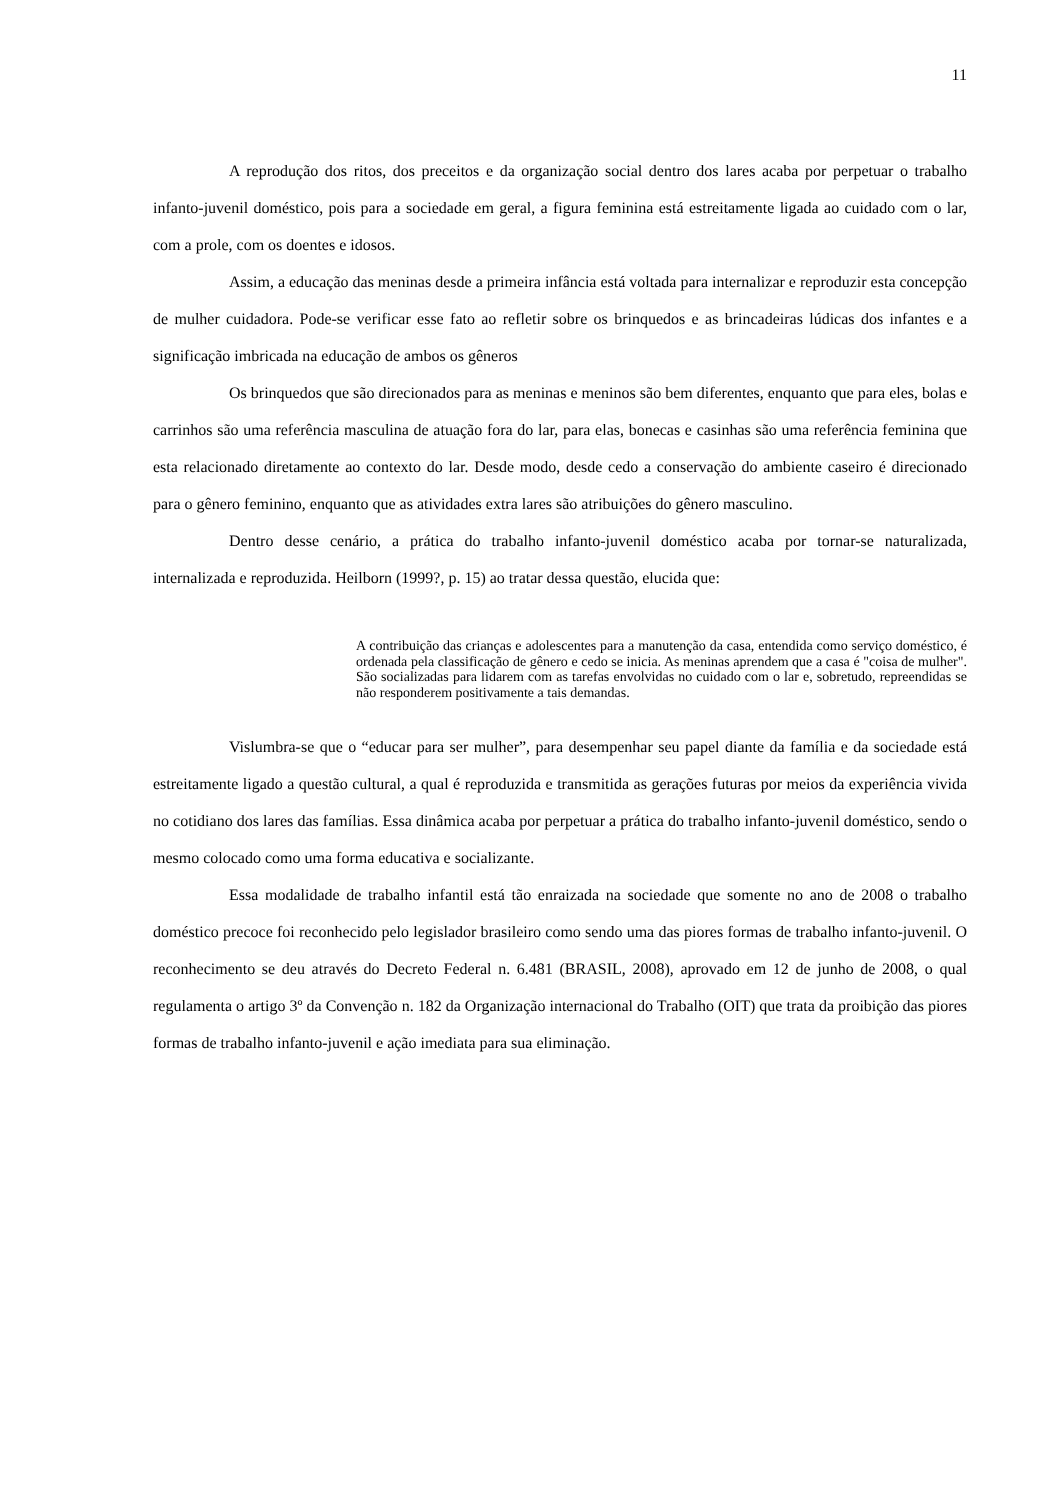11
A reprodução dos ritos, dos preceitos e da organização social dentro dos lares acaba por perpetuar o trabalho infanto-juvenil doméstico, pois para a sociedade em geral, a figura feminina está estreitamente ligada ao cuidado com o lar, com a prole, com os doentes e idosos.
Assim, a educação das meninas desde a primeira infância está voltada para internalizar e reproduzir esta concepção de mulher cuidadora. Pode-se verificar esse fato ao refletir sobre os brinquedos e as brincadeiras lúdicas dos infantes e a significação imbricada na educação de ambos os gêneros
Os brinquedos que são direcionados para as meninas e meninos são bem diferentes, enquanto que para eles, bolas e carrinhos são uma referência masculina de atuação fora do lar, para elas, bonecas e casinhas são uma referência feminina que esta relacionado diretamente ao contexto do lar. Desde modo, desde cedo a conservação do ambiente caseiro é direcionado para o gênero feminino, enquanto que as atividades extra lares são atribuições do gênero masculino.
Dentro desse cenário, a prática do trabalho infanto-juvenil doméstico acaba por tornar-se naturalizada, internalizada e reproduzida. Heilborn (1999?, p. 15) ao tratar dessa questão, elucida que:
A contribuição das crianças e adolescentes para a manutenção da casa, entendida como serviço doméstico, é ordenada pela classificação de gênero e cedo se inicia. As meninas aprendem que a casa é "coisa de mulher". São socializadas para lidarem com as tarefas envolvidas no cuidado com o lar e, sobretudo, repreendidas se não responderem positivamente a tais demandas.
Vislumbra-se que o “educar para ser mulher”, para desempenhar seu papel diante da família e da sociedade está estreitamente ligado a questão cultural, a qual é reproduzida e transmitida as gerações futuras por meios da experiência vivida no cotidiano dos lares das famílias. Essa dinâmica acaba por perpetuar a prática do trabalho infanto-juvenil doméstico, sendo o mesmo colocado como uma forma educativa e socializante.
Essa modalidade de trabalho infantil está tão enraizada na sociedade que somente no ano de 2008 o trabalho doméstico precoce foi reconhecido pelo legislador brasileiro como sendo uma das piores formas de trabalho infanto-juvenil. O reconhecimento se deu através do Decreto Federal n. 6.481 (BRASIL, 2008), aprovado em 12 de junho de 2008, o qual regulamenta o artigo 3º da Convenção n. 182 da Organização internacional do Trabalho (OIT) que trata da proibição das piores formas de trabalho infanto-juvenil e ação imediata para sua eliminação.